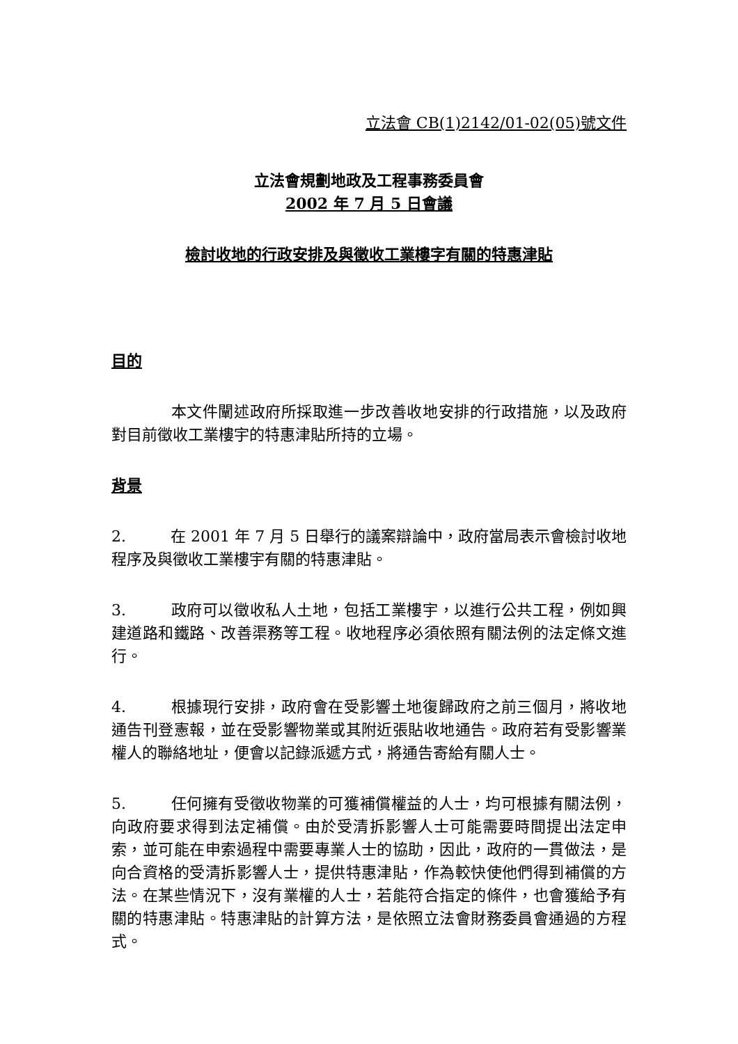立法會 CB(1)2142/01-02(05)號文件
立法會規劃地政及工程事務委員會
2002 年 7 月 5 日會議
檢討收地的行政安排及與徵收工業樓字有關的特惠津貼
目的
本文件闡述政府所採取進一步改善收地安排的行政措施，以及政府對目前徵收工業樓宇的特惠津貼所持的立場。
背景
2. 在 2001 年 7 月 5 日舉行的議案辯論中，政府當局表示會檢討收地程序及與徵收工業樓宇有關的特惠津貼。
3. 政府可以徵收私人土地，包括工業樓宇，以進行公共工程，例如興建道路和鐵路、改善渠務等工程。收地程序必須依照有關法例的法定條文進行。
4. 根據現行安排，政府會在受影響土地復歸政府之前三個月，將收地通告刊登憲報，並在受影響物業或其附近張貼收地通告。政府若有受影響業權人的聯絡地址，便會以記錄派遞方式，將通告寄給有關人士。
5. 任何擁有受徵收物業的可獲補償權益的人士，均可根據有關法例，向政府要求得到法定補償。由於受清拆影響人士可能需要時間提出法定申索，並可能在申索過程中需要專業人士的協助，因此，政府的一貫做法，是向合資格的受清拆影響人士，提供特惠津貼，作為較快使他們得到補償的方法。在某些情況下，沒有業權的人士，若能符合指定的條件，也會獲給予有關的特惠津貼。特惠津貼的計算方法，是依照立法會財務委員會通過的方程式。